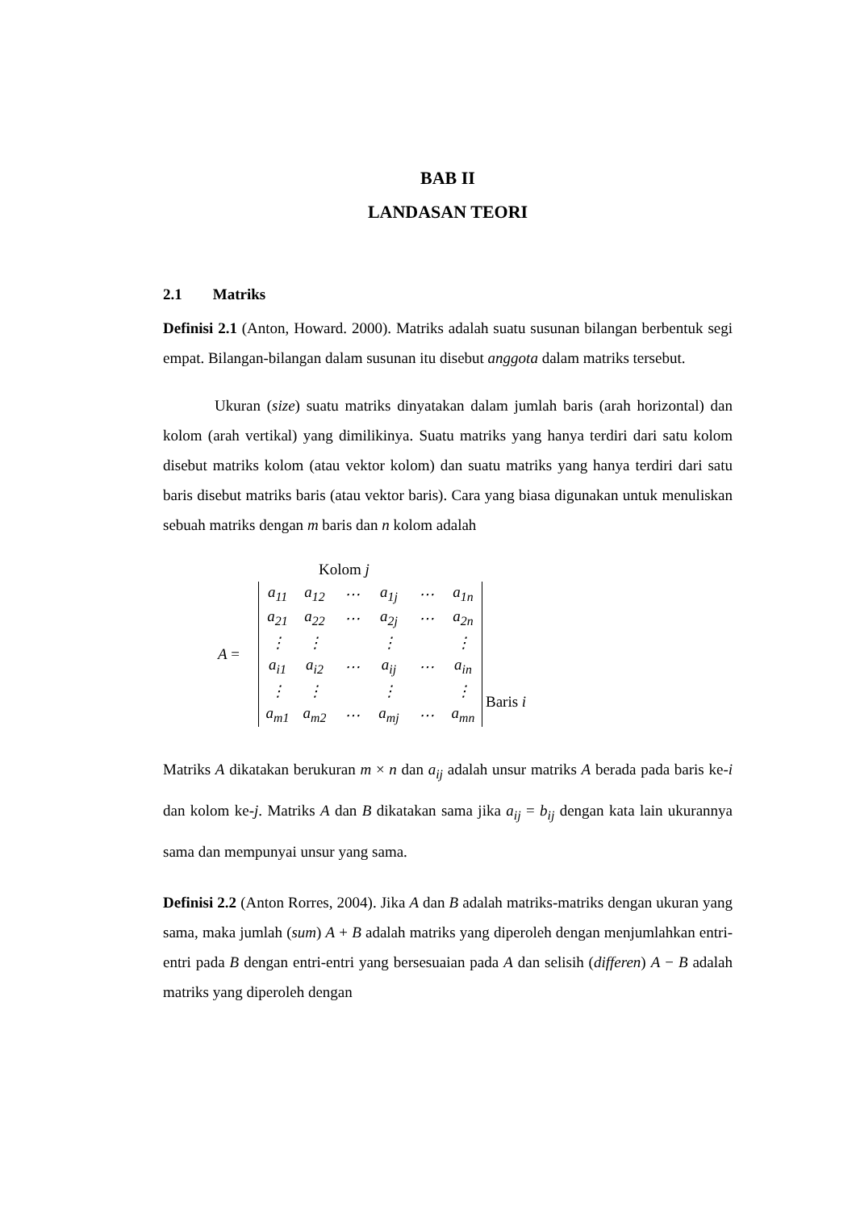BAB II
LANDASAN TEORI
2.1 Matriks
Definisi 2.1 (Anton, Howard. 2000). Matriks adalah suatu susunan bilangan berbentuk segi empat. Bilangan-bilangan dalam susunan itu disebut anggota dalam matriks tersebut.
Ukuran (size) suatu matriks dinyatakan dalam jumlah baris (arah horizontal) dan kolom (arah vertikal) yang dimilikinya. Suatu matriks yang hanya terdiri dari satu kolom disebut matriks kolom (atau vektor kolom) dan suatu matriks yang hanya terdiri dari satu baris disebut matriks baris (atau vektor baris). Cara yang biasa digunakan untuk menuliskan sebuah matriks dengan m baris dan n kolom adalah
Kolom j
A =
| a<sub>11</sub> | a<sub>12</sub> | ⋯ | a<sub>1j</sub> | ⋯ | a<sub>1n</sub> |
| a<sub>21</sub> | a<sub>22</sub> | ⋯ | a<sub>2j</sub> | ⋯ | a<sub>2n</sub> |
| ⋮ | ⋮ | | ⋮ | | ⋮ |
| a<sub>i1</sub> | a<sub>i2</sub> | ⋯ | a<sub>ij</sub> | ⋯ | a<sub>in</sub> |
| ⋮ | ⋮ | | ⋮ | | ⋮ |
| a<sub>m1</sub> | a<sub>m2</sub> | ⋯ | a<sub>mj</sub> | ⋯ | a<sub>mn</sub> |
Baris i
Matriks A dikatakan berukuran m × n dan a<sub>ij</sub> adalah unsur matriks A berada pada baris ke-i dan kolom ke-j. Matriks A dan B dikatakan sama jika a<sub>ij</sub> = b<sub>ij</sub> dengan kata lain ukurannya sama dan mempunyai unsur yang sama.
Definisi 2.2 (Anton Rorres, 2004). Jika A dan B adalah matriks-matriks dengan ukuran yang sama, maka jumlah (sum) A + B adalah matriks yang diperoleh dengan menjumlahkan entri-entri pada B dengan entri-entri yang bersesuaian pada A dan selisih (differen) A − B adalah matriks yang diperoleh dengan